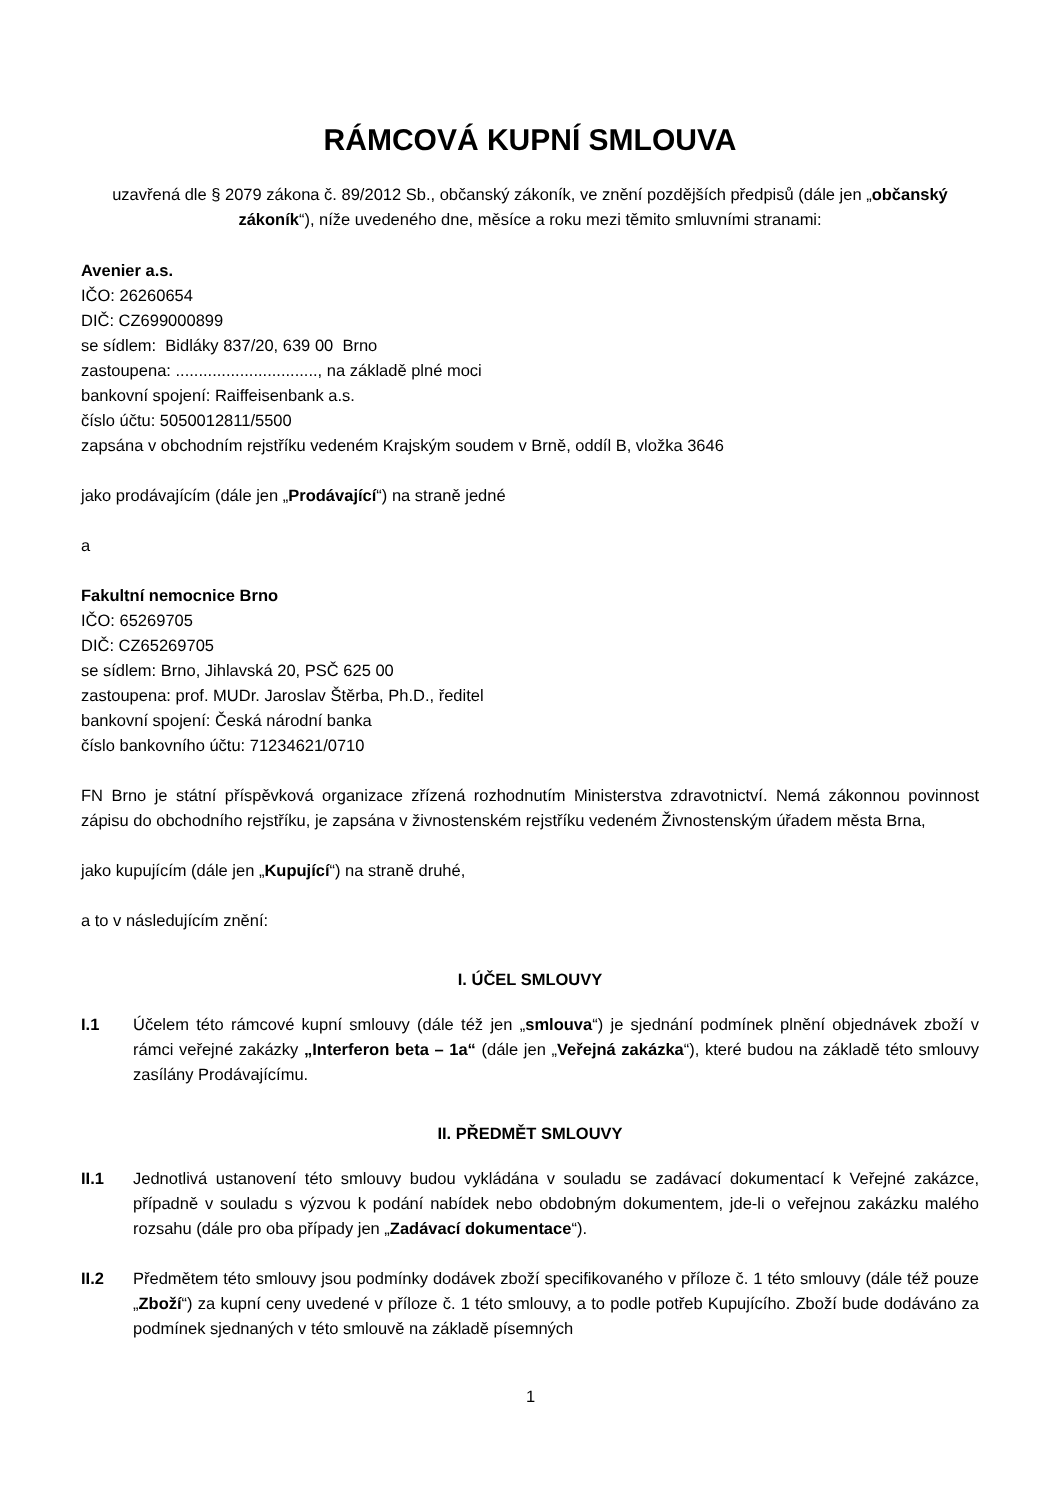RÁMCOVÁ KUPNÍ SMLOUVA
uzavřená dle § 2079 zákona č. 89/2012 Sb., občanský zákoník, ve znění pozdějších předpisů (dále jen „občanský zákoník“), níže uvedeného dne, měsíce a roku mezi těmito smluvními stranami:
Avenier a.s.
IČO: 26260654
DIČ: CZ699000899
se sídlem: Bidláky 837/20, 639 00 Brno
zastoupena: ..............................., na základě plné moci
bankovní spojení: Raiffeisenbank a.s.
číslo účtu: 5050012811/5500
zapsána v obchodním rejstříku vedeném Krajským soudem v Brně, oddíl B, vložka 3646
jako prodávajícím (dále jen „Prodávající“) na straně jedné
a
Fakultní nemocnice Brno
IČO: 65269705
DIČ: CZ65269705
se sídlem: Brno, Jihlavská 20, PSČ 625 00
zastoupena: prof. MUDr. Jaroslav Štěrba, Ph.D., ředitel
bankovní spojení: Česká národní banka
číslo bankovního účtu: 71234621/0710
FN Brno je státní příspěvková organizace zřízená rozhodnutím Ministerstva zdravotnictví. Nemá zákonnou povinnost zápisu do obchodního rejstříku, je zapsána v živnostenském rejstříku vedeném Živnostenským úřadem města Brna,
jako kupujícím (dále jen „Kupující“) na straně druhé,
a to v následujícím znění:
I. ÚČEL SMLOUVY
I.1 Účelem této rámcové kupní smlouvy (dále též jen „smlouva“) je sjednání podmínek plnění objednávek zboží v rámci veřejné zakázky „Interferon beta – 1a“ (dále jen „Veřejná zakázka“), které budou na základě této smlouvy zasílány Prodávajícímu.
II. PŘEDMĚT SMLOUVY
II.1 Jednotlivá ustanovení této smlouvy budou vykládána v souladu se zadávací dokumentací k Veřejné zakázce, případně v souladu s výzvou k podání nabídek nebo obdobným dokumentem, jde-li o veřejnou zakázku malého rozsahu (dále pro oba případy jen „Zadávací dokumentace“).
II.2 Předmětem této smlouvy jsou podmínky dodávek zboží specifikovaného v příloze č. 1 této smlouvy (dále též pouze „Zboží“) za kupní ceny uvedené v příloze č. 1 této smlouvy, a to podle potřeb Kupujícího. Zboží bude dodáváno za podmínek sjednaných v této smlouvě na základě písemných
1